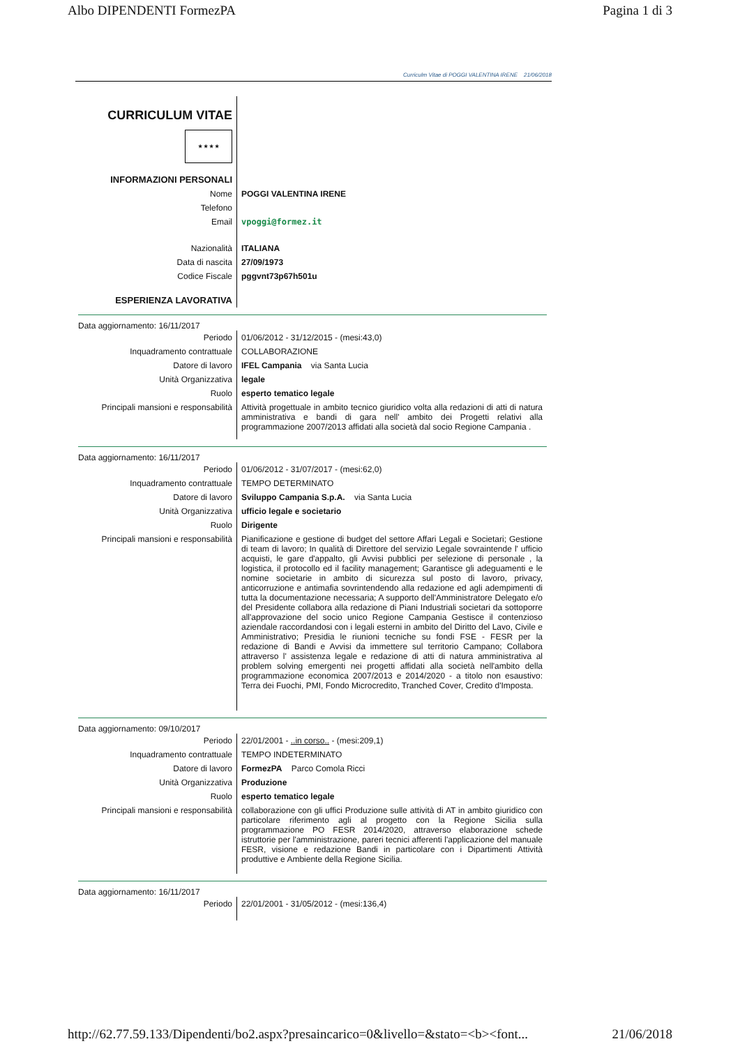Albo DIPENDENTI FormezPA Pagina 1 di 3
Curriculm Vitae di POGGI VALENTINA IRENE 21/06/2018
| CURRICULUM VITAE ★ ★ ★ ★ | |
| INFORMAZIONI PERSONALI | |
| Nome | POGGI VALENTINA IRENE |
| Telefono | |
| Email | vpoggi@formez.it |
| Nazionalità | ITALIANA |
| Data di nascita | 27/09/1973 |
| Codice Fiscale | pggvnt73p67h501u |
| ESPERIENZA LAVORATIVA | |
Data aggiornamento: 16/11/2017
| Periodo | 01/06/2012 - 31/12/2015 - (mesi:43,0) |
| Inquadramento contrattuale | COLLABORAZIONE |
| Datore di lavoro | IFEL Campania via Santa Lucia |
| Unità Organizzativa | legale |
| Ruolo | esperto tematico legale |
| Principali mansioni e responsabilità | Attività progettuale in ambito tecnico giuridico volta alla redazioni di atti di natura amministrativa e bandi di gara nell' ambito dei Progetti relativi alla programmazione 2007/2013 affidati alla società dal socio Regione Campania . |
Data aggiornamento: 16/11/2017
| Periodo | 01/06/2012 - 31/07/2017 - (mesi:62,0) |
| Inquadramento contrattuale | TEMPO DETERMINATO |
| Datore di lavoro | Sviluppo Campania S.p.A. via Santa Lucia |
| Unità Organizzativa | ufficio legale e societario |
| Ruolo | Dirigente |
| Principali mansioni e responsabilità | Pianificazione e gestione di budget del settore Affari Legali e Societari; Gestione di team di lavoro; In qualità di Direttore del servizio Legale sovraintende l' ufficio acquisti, le gare d'appalto, gli Avvisi pubblici per selezione di personale , la logistica, il protocollo ed il facility management; Garantisce gli adeguamenti e le nomine societarie in ambito di sicurezza sul posto di lavoro, privacy, anticorruzione e antimafia sovrintendendo alla redazione ed agli adempimenti di tutta la documentazione necessaria; A supporto dell'Amministratore Delegato e/o del Presidente collabora alla redazione di Piani Industriali societari da sottoporre all'approvazione del socio unico Regione Campania Gestisce il contenzioso aziendale raccordandosi con i legali esterni in ambito del Diritto del Lavo, Civile e Amministrativo; Presidia le riunioni tecniche su fondi FSE - FESR per la redazione di Bandi e Avvisi da immettere sul territorio Campano; Collabora attraverso l' assistenza legale e redazione di atti di natura amministrativa al problem solving emergenti nei progetti affidati alla società nell'ambito della programmazione economica 2007/2013 e 2014/2020 - a titolo non esaustivo: Terra dei Fuochi, PMI, Fondo Microcredito, Tranched Cover, Credito d'Imposta. |
Data aggiornamento: 09/10/2017
| Periodo | 22/01/2001 - ..in corso.. - (mesi:209,1) |
| Inquadramento contrattuale | TEMPO INDETERMINATO |
| Datore di lavoro | FormezPA Parco Comola Ricci |
| Unità Organizzativa | Produzione |
| Ruolo | esperto tematico legale |
| Principali mansioni e responsabilità | collaborazione con gli uffici Produzione sulle attività di AT in ambito giuridico con particolare riferimento agli al progetto con la Regione Sicilia sulla programmazione PO FESR 2014/2020, attraverso elaborazione schede istruttorie per l'amministrazione, pareri tecnici afferenti l'applicazione del manuale FESR, visione e redazione Bandi in particolare con i Dipartimenti Attività produttive e Ambiente della Regione Sicilia. |
Data aggiornamento: 16/11/2017
| Periodo | 22/01/2001 - 31/05/2012 - (mesi:136,4) |
http://62.77.59.133/Dipendenti/bo2.aspx?presaincarico=0&livello=&stato=<b><font... 21/06/2018